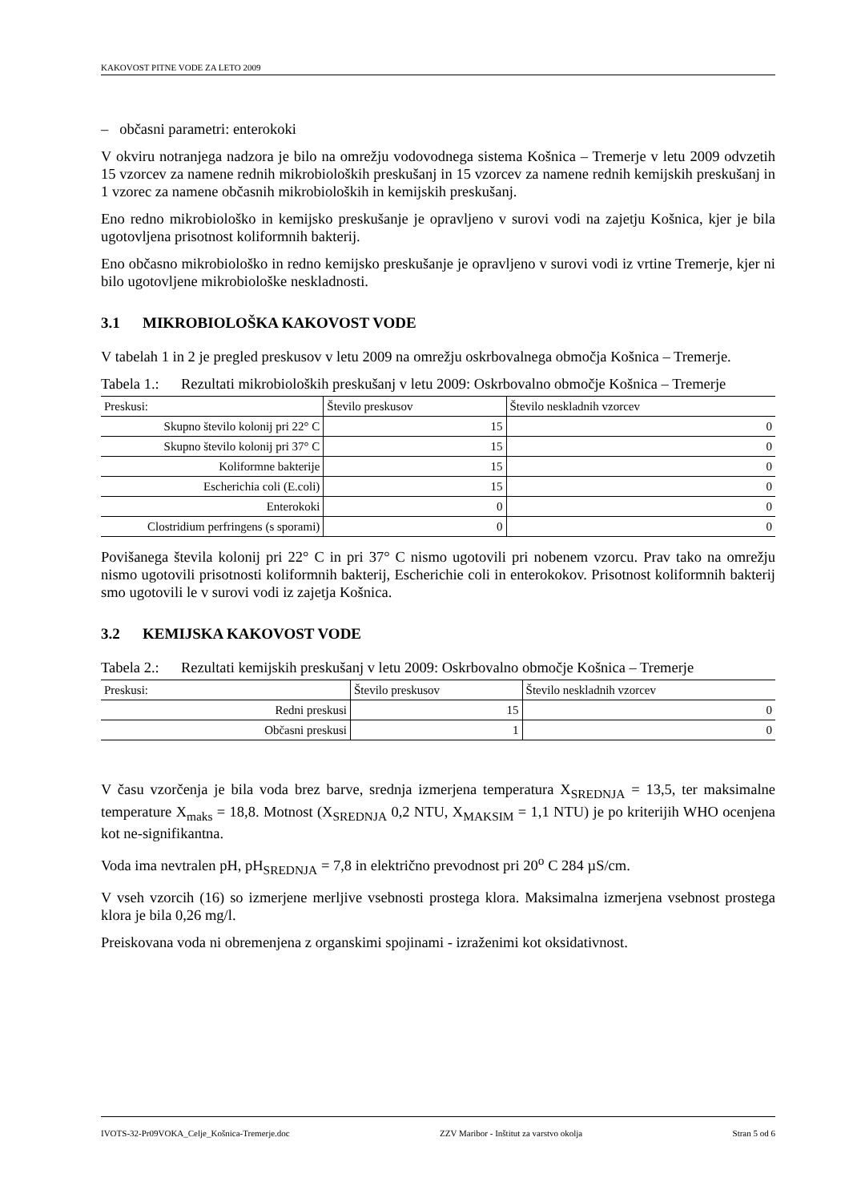KAKOVOST PITNE VODE ZA LETO 2009
– občasni parametri: enterokoki
V okviru notranjega nadzora je bilo na omrežju vodovodnega sistema Košnica – Tremerje v letu 2009 odvzetih 15 vzorcev za namene rednih mikrobioloških preskušanj in 15 vzorcev za namene rednih kemijskih preskušanj in 1 vzorec za namene občasnih mikrobioloških in kemijskih preskušanj.
Eno redno mikrobiološko in kemijsko preskušanje je opravljeno v surovi vodi na zajetju Košnica, kjer je bila ugotovljena prisotnost koliformnih bakterij.
Eno občasno mikrobiološko in redno kemijsko preskušanje je opravljeno v surovi vodi iz vrtine Tremerje, kjer ni bilo ugotovljene mikrobiološke neskladnosti.
3.1 MIKROBIOLOŠKA KAKOVOST VODE
V tabelah 1 in 2 je pregled preskusov v letu 2009 na omrežju oskrbovalnega območja Košnica – Tremerje.
Tabela 1.:
Rezultati mikrobioloških preskušanj v letu 2009: Oskrbovalno območje Košnica – Tremerje
| Preskusi: | Število preskusov | Število neskladnih vzorcev |
| --- | --- | --- |
| Skupno število kolonij pri 22° C | 15 | 0 |
| Skupno število kolonij pri 37° C | 15 | 0 |
| Koliformne bakterije | 15 | 0 |
| Escherichia coli (E.coli) | 15 | 0 |
| Enterokoki | 0 | 0 |
| Clostridium perfringens (s sporami) | 0 | 0 |
Povišanega števila kolonij pri 22° C in pri 37° C nismo ugotovili pri nobenem vzorcu. Prav tako na omrežju nismo ugotovili prisotnosti koliformnih bakterij, Escherichie coli in enterokokov. Prisotnost koliformnih bakterij smo ugotovili le v surovi vodi iz zajetja Košnica.
3.2 KEMIJSKA KAKOVOST VODE
Tabela 2.:
Rezultati kemijskih preskušanj v letu 2009: Oskrbovalno območje Košnica – Tremerje
| Preskusi: | Število preskusov | Število neskladnih vzorcev |
| --- | --- | --- |
| Redni preskusi | 15 | 0 |
| Občasni preskusi | 1 | 0 |
V času vzorčenja je bila voda brez barve, srednja izmerjena temperatura X<sub>SREDNJA</sub> = 13,5, ter maksimalne temperature X<sub>maks</sub> = 18,8. Motnost (X<sub>SREDNJA</sub> 0,2 NTU, X<sub>MAKSIM</sub> = 1,1 NTU) je po kriterijih WHO ocenjena kot ne-signifikantna.
Voda ima nevtralen pH, pH<sub>SREDNJA</sub> = 7,8 in električno prevodnost pri 20<sup>o</sup> C 284 µS/cm.
V vseh vzorcih (16) so izmerjene merljive vsebnosti prostega klora. Maksimalna izmerjena vsebnost prostega klora je bila 0,26 mg/l.
Preiskovana voda ni obremenjena z organskimi spojinami - izraženimi kot oksidativnost.
IVOTS-32-Pr09VOKA_Celje_Košnica-Tremerje.doc ZZV Maribor - Inštitut za varstvo okolja Stran 5 od 6